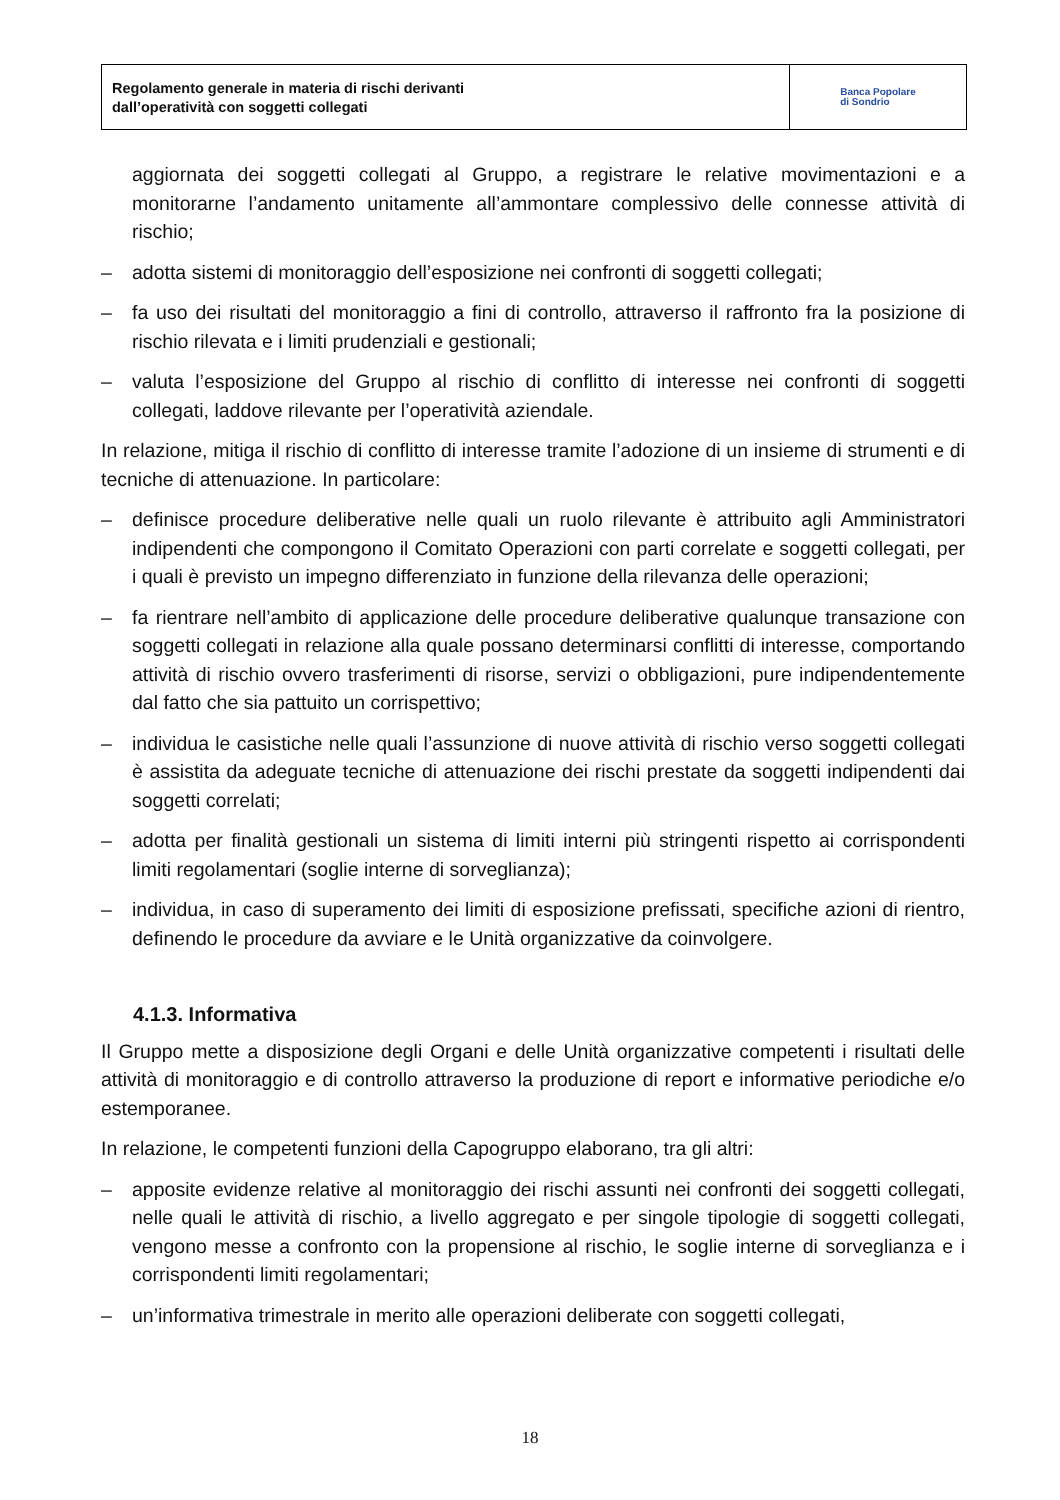Regolamento generale in materia di rischi derivanti
dall’operatività con soggetti collegati
Banca Popolare
di Sondrio
aggiornata dei soggetti collegati al Gruppo, a registrare le relative movimentazioni e a monitorarne l’andamento unitamente all’ammontare complessivo delle connesse attività di rischio;
– adotta sistemi di monitoraggio dell’esposizione nei confronti di soggetti collegati;
– fa uso dei risultati del monitoraggio a fini di controllo, attraverso il raffronto fra la posizione di rischio rilevata e i limiti prudenziali e gestionali;
– valuta l’esposizione del Gruppo al rischio di conflitto di interesse nei confronti di soggetti collegati, laddove rilevante per l’operatività aziendale.
In relazione, mitiga il rischio di conflitto di interesse tramite l’adozione di un insieme di strumenti e di tecniche di attenuazione. In particolare:
– definisce procedure deliberative nelle quali un ruolo rilevante è attribuito agli Amministratori indipendenti che compongono il Comitato Operazioni con parti correlate e soggetti collegati, per i quali è previsto un impegno differenziato in funzione della rilevanza delle operazioni;
– fa rientrare nell’ambito di applicazione delle procedure deliberative qualunque transazione con soggetti collegati in relazione alla quale possano determinarsi conflitti di interesse, comportando attività di rischio ovvero trasferimenti di risorse, servizi o obbligazioni, pure indipendentemente dal fatto che sia pattuito un corrispettivo;
– individua le casistiche nelle quali l’assunzione di nuove attività di rischio verso soggetti collegati è assistita da adeguate tecniche di attenuazione dei rischi prestate da soggetti indipendenti dai soggetti correlati;
– adotta per finalità gestionali un sistema di limiti interni più stringenti rispetto ai corrispondenti limiti regolamentari (soglie interne di sorveglianza);
– individua, in caso di superamento dei limiti di esposizione prefissati, specifiche azioni di rientro, definendo le procedure da avviare e le Unità organizzative da coinvolgere.
4.1.3. Informativa
Il Gruppo mette a disposizione degli Organi e delle Unità organizzative competenti i risultati delle attività di monitoraggio e di controllo attraverso la produzione di report e informative periodiche e/o estemporanee.
In relazione, le competenti funzioni della Capogruppo elaborano, tra gli altri:
– apposite evidenze relative al monitoraggio dei rischi assunti nei confronti dei soggetti collegati, nelle quali le attività di rischio, a livello aggregato e per singole tipologie di soggetti collegati, vengono messe a confronto con la propensione al rischio, le soglie interne di sorveglianza e i corrispondenti limiti regolamentari;
– un’informativa trimestrale in merito alle operazioni deliberate con soggetti collegati,
18